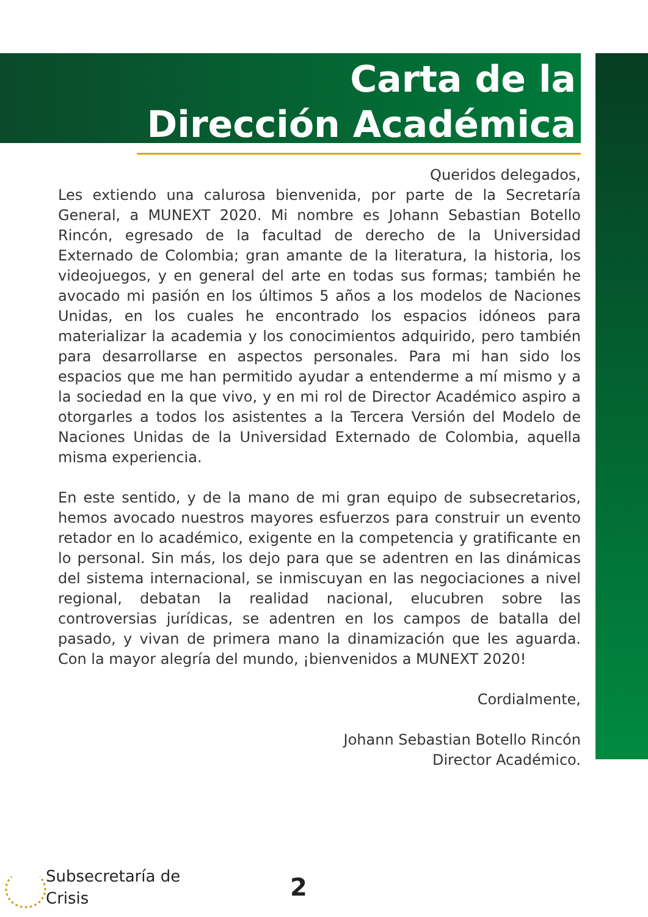Carta de la
Dirección Académica
Queridos delegados,
Les extiendo una calurosa bienvenida, por parte de la Secretaría General, a MUNEXT 2020. Mi nombre es Johann Sebastian Botello Rincón, egresado de la facultad de derecho de la Universidad Externado de Colombia; gran amante de la literatura, la historia, los videojuegos, y en general del arte en todas sus formas; también he avocado mi pasión en los últimos 5 años a los modelos de Naciones Unidas, en los cuales he encontrado los espacios idóneos para materializar la academia y los conocimientos adquirido, pero también para desarrollarse en aspectos personales. Para mi han sido los espacios que me han permitido ayudar a entenderme a mí mismo y a la sociedad en la que vivo, y en mi rol de Director Académico aspiro a otorgarles a todos los asistentes a la Tercera Versión del Modelo de Naciones Unidas de la Universidad Externado de Colombia, aquella misma experiencia.
En este sentido, y de la mano de mi gran equipo de subsecretarios, hemos avocado nuestros mayores esfuerzos para construir un evento retador en lo académico, exigente en la competencia y gratificante en lo personal. Sin más, los dejo para que se adentren en las dinámicas del sistema internacional, se inmiscuyan en las negociaciones a nivel regional, debatan la realidad nacional, elucubren sobre las controversias jurídicas, se adentren en los campos de batalla del pasado, y vivan de primera mano la dinamización que les aguarda. Con la mayor alegría del mundo, ¡bienvenidos a MUNEXT 2020!
Cordialmente,
Johann Sebastian Botello Rincón
Director Académico.
Subsecretaría de
Crisis
2